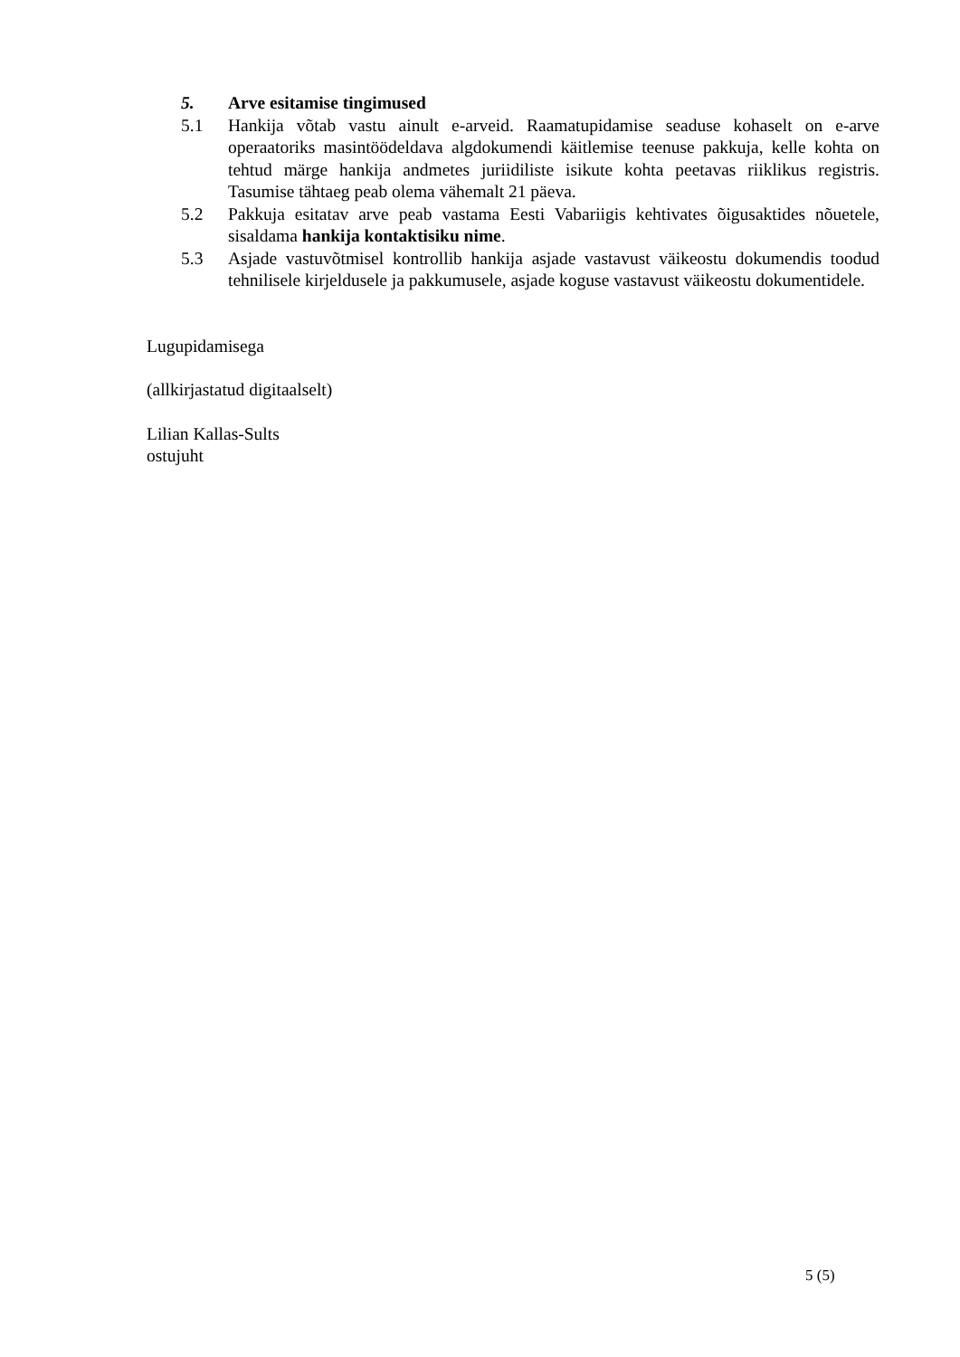5. Arve esitamise tingimused
5.1 Hankija võtab vastu ainult e-arveid. Raamatupidamise seaduse kohaselt on e-arve operaatoriks masintöödeldava algdokumendi käitlemise teenuse pakkuja, kelle kohta on tehtud märge hankija andmetes juriidiliste isikute kohta peetavas riiklikus registris. Tasumise tähtaeg peab olema vähemalt 21 päeva.
5.2 Pakkuja esitatav arve peab vastama Eesti Vabariigis kehtivates õigusaktides nõuetele, sisaldama hankija kontaktisiku nime.
5.3 Asjade vastuvõtmisel kontrollib hankija asjade vastavust väikeostu dokumendis toodud tehnilisele kirjeldusele ja pakkumusele, asjade koguse vastavust väikeostu dokumentidele.
Lugupidamisega
(allkirjastatud digitaalselt)
Lilian Kallas-Sults
ostujuht
5 (5)